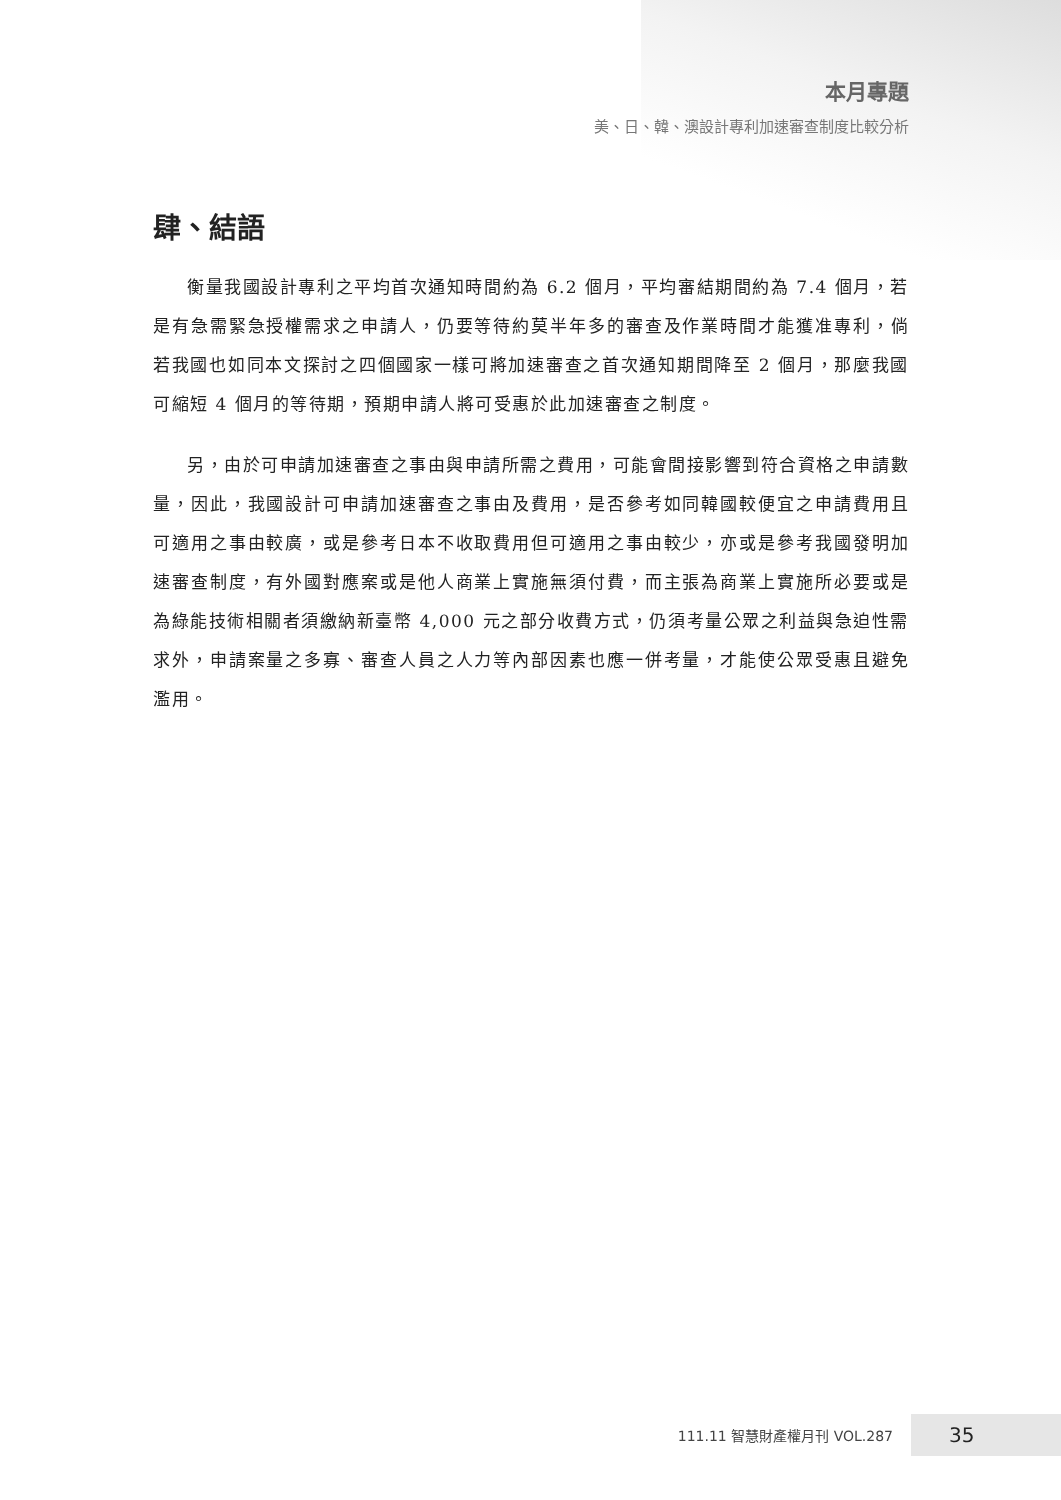本月專題
美、日、韓、澳設計專利加速審查制度比較分析
肆、結語
衡量我國設計專利之平均首次通知時間約為 6.2 個月，平均審結期間約為 7.4 個月，若是有急需緊急授權需求之申請人，仍要等待約莫半年多的審查及作業時間才能獲准專利，倘若我國也如同本文探討之四個國家一樣可將加速審查之首次通知期間降至 2 個月，那麼我國可縮短 4 個月的等待期，預期申請人將可受惠於此加速審查之制度。
另，由於可申請加速審查之事由與申請所需之費用，可能會間接影響到符合資格之申請數量，因此，我國設計可申請加速審查之事由及費用，是否參考如同韓國較便宜之申請費用且可適用之事由較廣，或是參考日本不收取費用但可適用之事由較少，亦或是參考我國發明加速審查制度，有外國對應案或是他人商業上實施無須付費，而主張為商業上實施所必要或是為綠能技術相關者須繳納新臺幣 4,000 元之部分收費方式，仍須考量公眾之利益與急迫性需求外，申請案量之多寡、審查人員之人力等內部因素也應一併考量，才能使公眾受惠且避免濫用。
111.11 智慧財產權月刊 VOL.287
35